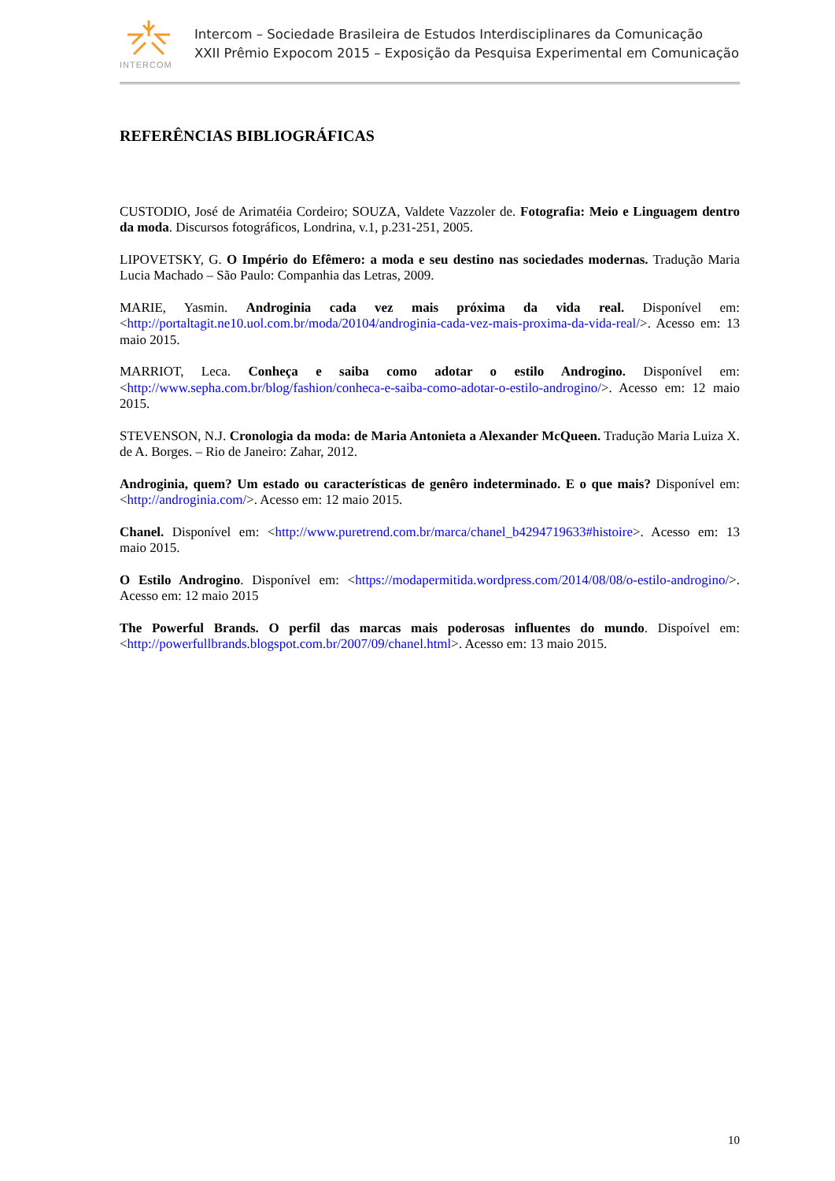INTERCOM
Intercom – Sociedade Brasileira de Estudos Interdisciplinares da Comunicação
XXII Prêmio Expocom 2015 – Exposição da Pesquisa Experimental em Comunicação
REFERÊNCIAS BIBLIOGRÁFICAS
CUSTODIO, José de Arimatéia Cordeiro; SOUZA, Valdete Vazzoler de. Fotografia: Meio e Linguagem dentro da moda. Discursos fotográficos, Londrina, v.1, p.231-251, 2005.
LIPOVETSKY, G. O Império do Efêmero: a moda e seu destino nas sociedades modernas. Tradução Maria Lucia Machado – São Paulo: Companhia das Letras, 2009.
MARIE, Yasmin. Androginia cada vez mais próxima da vida real. Disponível em: <http://portaltagit.ne10.uol.com.br/moda/20104/androginia-cada-vez-mais-proxima-da-vida-real/>. Acesso em: 13 maio 2015.
MARRIOT, Leca. Conheça e saiba como adotar o estilo Androgino. Disponível em: <http://www.sepha.com.br/blog/fashion/conheca-e-saiba-como-adotar-o-estilo-androgino/>. Acesso em: 12 maio 2015.
STEVENSON, N.J. Cronologia da moda: de Maria Antonieta a Alexander McQueen. Tradução Maria Luiza X. de A. Borges. – Rio de Janeiro: Zahar, 2012.
Androginia, quem? Um estado ou características de genêro indeterminado. E o que mais? Disponível em: <http://androginia.com/>. Acesso em: 12 maio 2015.
Chanel. Disponível em: <http://www.puretrend.com.br/marca/chanel_b4294719633#histoire>. Acesso em: 13 maio 2015.
O Estilo Androgino. Disponível em: <https://modapermitida.wordpress.com/2014/08/08/o-estilo-androgino/>. Acesso em: 12 maio 2015
The Powerful Brands. O perfil das marcas mais poderosas influentes do mundo. Dispoível em: <http://powerfullbrands.blogspot.com.br/2007/09/chanel.html>. Acesso em: 13 maio 2015.
10